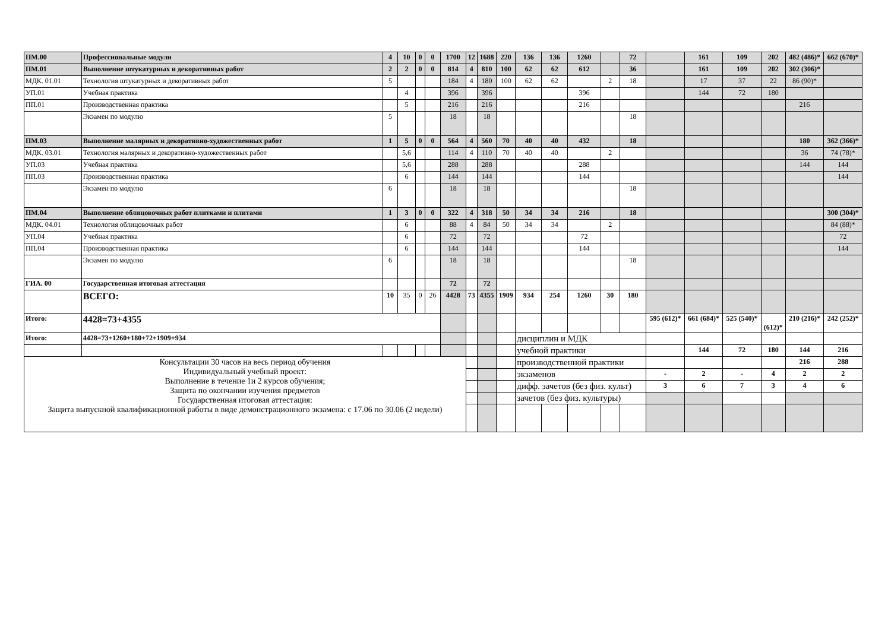| ПМ.00 | Профессиональные модули | 4 | 10 | 0 | 0 | 1700 | 12 | 1688 | 220 | 136 | 136 | 1260 | | 72 | | 161 | 109 | 202 | 482 (486)* | 662 (670)* |
| ПМ.01 | Выполнение штукатурных и декоративных работ | 2 | 2 | 0 | 0 | 814 | 4 | 810 | 100 | 62 | 62 | 612 | | 36 | | 161 | 109 | 202 | 302 (306)* | |
| МДК. 01.01 | Технология штукатурных и декоративных работ | 5 | | | | 184 | 4 | 180 | 100 | 62 | 62 | | 2 | 18 | | 17 | 37 | 22 | 86 (90)* | |
| УП.01 | Учебная практика | | 4 | | | 396 | | 396 | | | | 396 | | | | 144 | 72 | 180 | | |
| ПП.01 | Производственная практика | | 5 | | | 216 | | 216 | | | | 216 | | | | | | | 216 | |
| | Экзамен по модулю | 5 | | | | 18 | | 18 | | | | | | 18 | | | | | | |
| ПМ.03 | Выполнение малярных и декоративно-художественных работ | 1 | 5 | 0 | 0 | 564 | 4 | 560 | 70 | 40 | 40 | 432 | | 18 | | | | | 180 | 362 (366)* |
| МДК. 03.01 | Технология малярных и декоративно-художественных работ | | 5,6 | | | 114 | 4 | 110 | 70 | 40 | 40 | | 2 | | | | | | 36 | 74 (78)* |
| УП.03 | Учебная практика | | 5,6 | | | 288 | | 288 | | | | 288 | | | | | | | 144 | 144 |
| ПП.03 | Производственная практика | | 6 | | | 144 | | 144 | | | | 144 | | | | | | | | 144 |
| | Экзамен по модулю | 6 | | | | 18 | | 18 | | | | | | 18 | | | | | | |
| ПМ.04 | Выполнение облицовочных работ плитками и плитами | 1 | 3 | 0 | 0 | 322 | 4 | 318 | 50 | 34 | 34 | 216 | | 18 | | | | | | 300 (304)* |
| МДК. 04.01 | Технология облицовочных работ | | 6 | | | 88 | 4 | 84 | 50 | 34 | 34 | | 2 | | | | | | | 84 (88)* |
| УП.04 | Учебная практика | | 6 | | | 72 | | 72 | | | | 72 | | | | | | | | 72 |
| ПП.04 | Производственная практика | | 6 | | | 144 | | 144 | | | | 144 | | | | | | | | 144 |
| | Экзамен по модулю | 6 | | | | 18 | | 18 | | | | | | 18 | | | | | | |
| ГИА. 00 | Государственная итоговая аттестация | | | | | 72 | | 72 | | | | | | | | | | | | |
| | ВСЕГО: | 10 | 35 | 0 | 26 | 4428 | 73 | 4355 | 1909 | 934 | 254 | 1260 | 30 | 180 | | | | | | |
| Итого: | 4428=73+4355 | | | | | | | | | | | | | | 595 (612)* | 661 (684)* | 525 (540)* | (612)* | 210 (216)* | 242 (252)* |
| Итого: | 4428=73+1260+180+72+1909+934 | | | | | | | | | дисциплин и МДК | | | | | | | | | | |
| | | | | | | | | | | учебной практики | | | | | | 144 | 72 | 180 | 144 | 216 |
| Консультации 30 часов на весь период обучения Индивидуальный учебный проект: Выполнение в течение 1и 2 курсов обучения; Защита по окончании изучения предметов Государственная итоговая аттестация: Защита выпускной квалификационной работы в виде демонстрационного экзамена: с 17.06 по 30.06 (2 недели) | | | | | | | | | | производственной практики | | | | | | | | | 216 | 288 |
| | | | | | | | | | | экзаменов | | | | | - | 2 | - | 4 | 2 | 2 |
| | | | | | | | | | | дифф. зачетов (без физ. культ) | | | | | 3 | 6 | 7 | 3 | 4 | 6 |
| | | | | | | | | | | зачетов (без физ. культуры) | | | | | | | | | | |